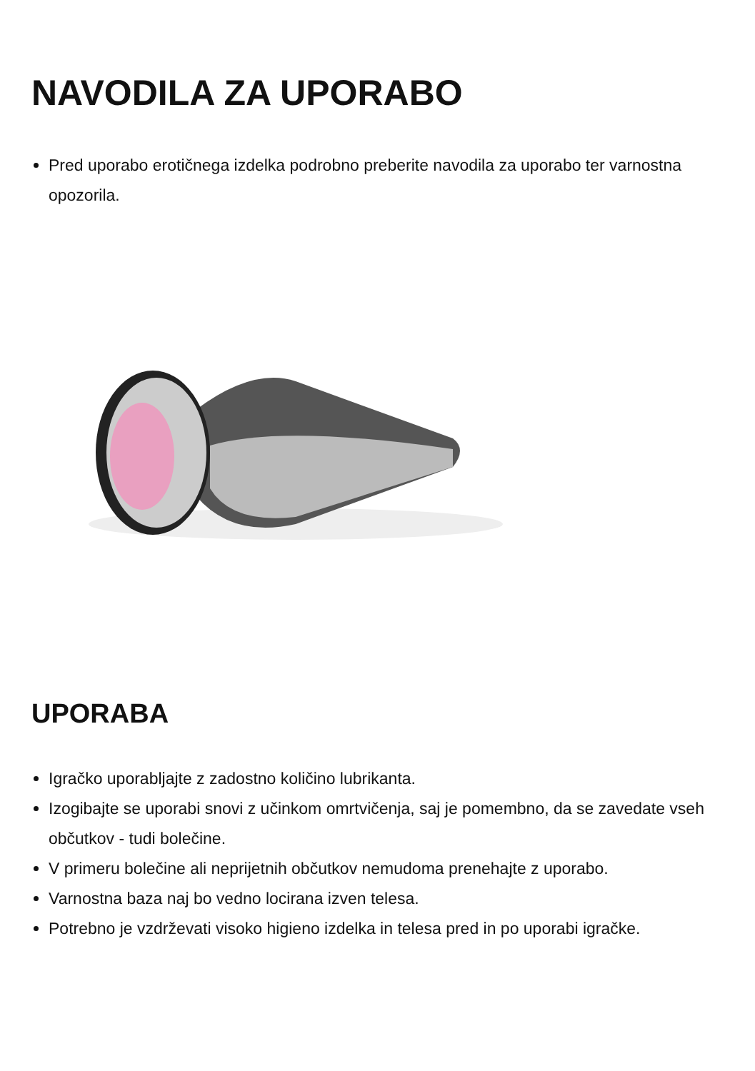NAVODILA ZA UPORABO
Pred uporabo erotičnega izdelka podrobno preberite navodila za uporabo ter varnostna opozorila.
UPORABA
Igračko uporabljajte z zadostno količino lubrikanta.
Izogibajte se uporabi snovi z učinkom omrtvičenja, saj je pomembno, da se zavedate vseh občutkov - tudi bolečine.
V primeru bolečine ali neprijetnih občutkov nemudoma prenehajte z uporabo.
Varnostna baza naj bo vedno locirana izven telesa.
Potrebno je vzdrževati visoko higieno izdelka in telesa pred in po uporabi igračke.